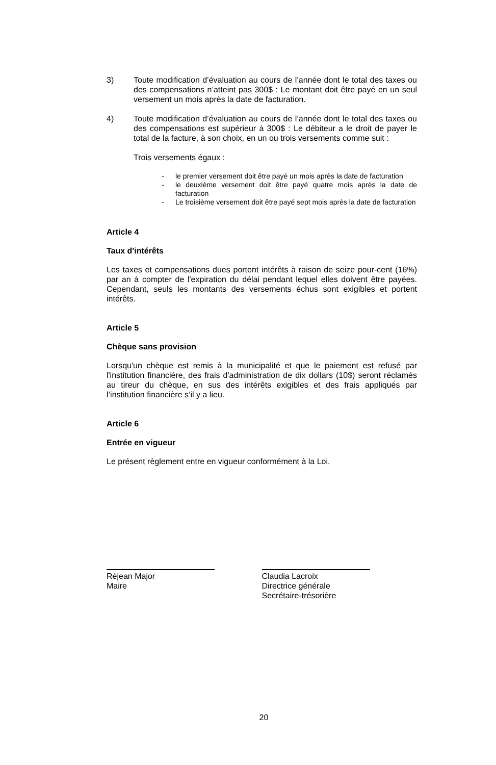3) Toute modification d’évaluation au cours de l’année dont le total des taxes ou des compensations n’atteint pas 300$ : Le montant doit être payé en un seul versement un mois après la date de facturation.
4) Toute modification d’évaluation au cours de l’année dont le total des taxes ou des compensations est supérieur à 300$ : Le débiteur a le droit de payer le total de la facture, à son choix, en un ou trois versements comme suit :
Trois versements égaux :
- le premier versement doit être payé un mois après la date de facturation
- le deuxième versement doit être payé quatre mois après la date de facturation
- Le troisième versement doit être payé sept mois après la date de facturation
Article 4
Taux d'intérêts
Les taxes et compensations dues portent intérêts à raison de seize pour-cent (16%) par an à compter de l'expiration du délai pendant lequel elles doivent être payées. Cependant, seuls les montants des versements échus sont exigibles et portent intérêts.
Article 5
Chèque sans provision
Lorsqu'un chèque est remis à la municipalité et que le paiement est refusé par l'institution financière, des frais d'administration de dix dollars (10$) seront réclamés au tireur du chèque, en sus des intérêts exigibles et des frais appliqués par l’institution financière s’il y a lieu.
Article 6
Entrée en vigueur
Le présent règlement entre en vigueur conformément à la Loi.
Réjean Major
Maire
Claudia Lacroix
Directrice générale
Secrétaire-trésorière
20